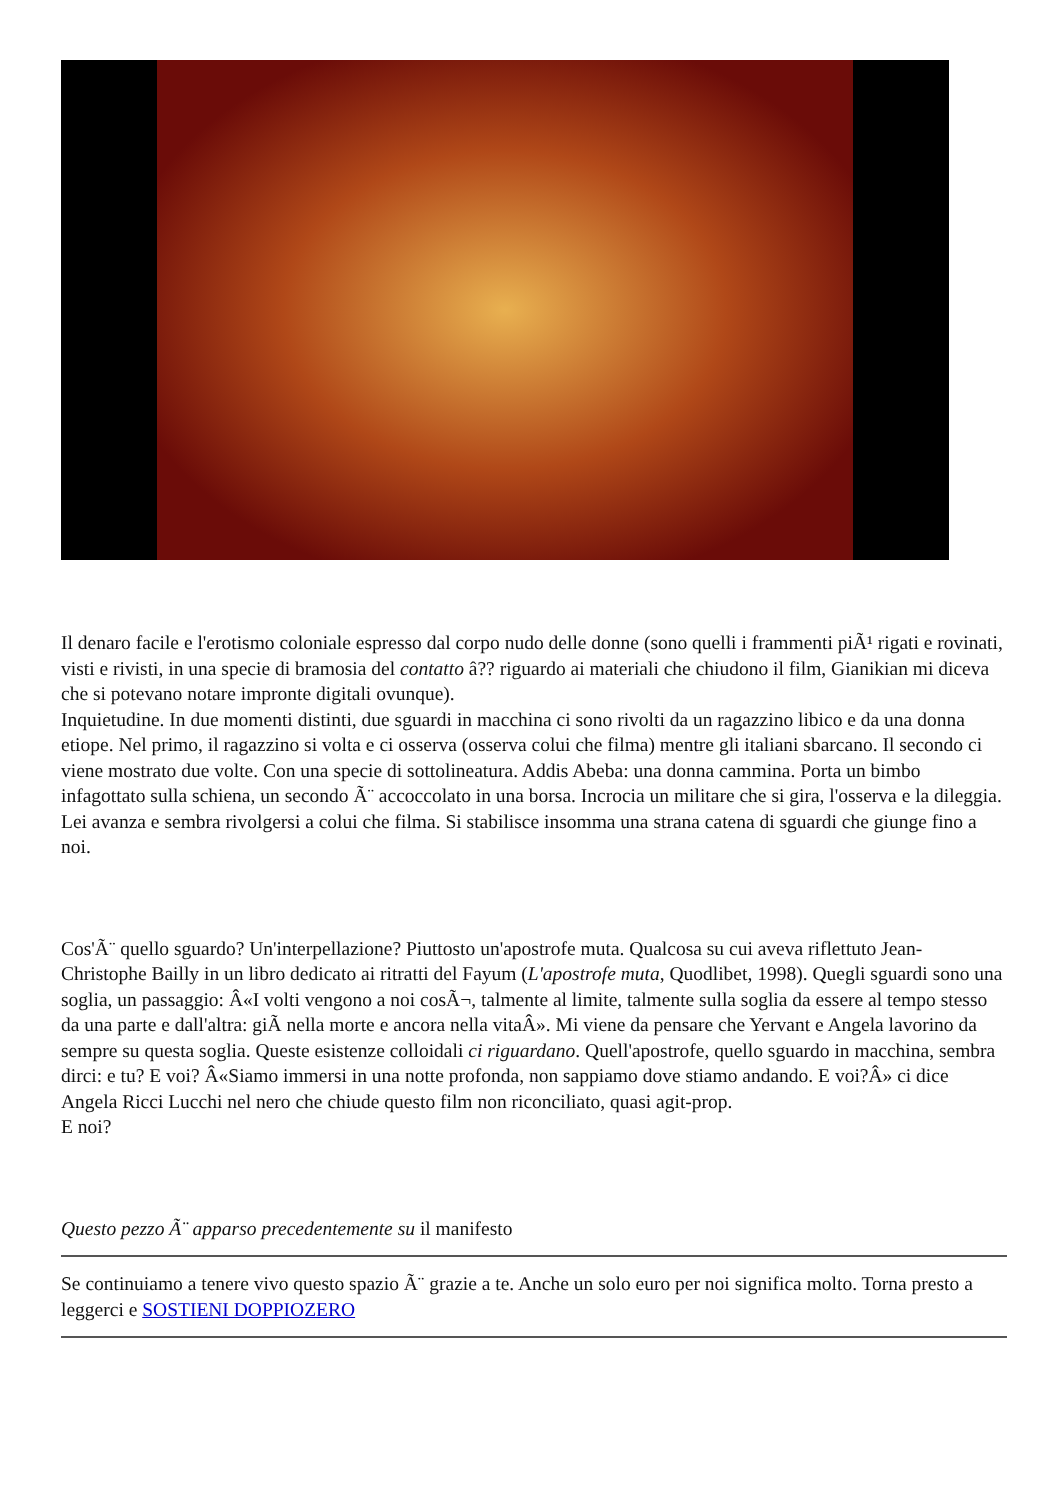Il denaro facile e l'erotismo coloniale espresso dal corpo nudo delle donne (sono quelli i frammenti piÃ¹ rigati e rovinati, visti e rivisti, in una specie di bramosia del contatto â?? riguardo ai materiali che chiudono il film, Gianikian mi diceva che si potevano notare impronte digitali ovunque).
Inquietudine. In due momenti distinti, due sguardi in macchina ci sono rivolti da un ragazzino libico e da una donna etiope. Nel primo, il ragazzino si volta e ci osserva (osserva colui che filma) mentre gli italiani sbarcano. Il secondo ci viene mostrato due volte. Con una specie di sottolineatura. Addis Abeba: una donna cammina. Porta un bimbo infagottato sulla schiena, un secondo Ã¨ accoccolato in una borsa. Incrocia un militare che si gira, l'osserva e la dileggia. Lei avanza e sembra rivolgersi a colui che filma. Si stabilisce insomma una strana catena di sguardi che giunge fino a noi.
Cos'Ã¨ quello sguardo? Un'interpellazione? Piuttosto un'apostrofe muta. Qualcosa su cui aveva riflettuto Jean-Christophe Bailly in un libro dedicato ai ritratti del Fayum (L'apostrofe muta, Quodlibet, 1998). Quegli sguardi sono una soglia, un passaggio: Â«I volti vengono a noi cosÃ¬, talmente al limite, talmente sulla soglia da essere al tempo stesso da una parte e dall'altra: giÃ nella morte e ancora nella vitaÂ». Mi viene da pensare che Yervant e Angela lavorino da sempre su questa soglia. Queste esistenze colloidali ci riguardano. Quell'apostrofe, quello sguardo in macchina, sembra dirci: e tu? E voi? Â«Siamo immersi in una notte profonda, non sappiamo dove stiamo andando. E voi?Â» ci dice Angela Ricci Lucchi nel nero che chiude questo film non riconciliato, quasi agit-prop.
E noi?
Questo pezzo Ã¨ apparso precedentemente su il manifesto
Se continuiamo a tenere vivo questo spazio Ã¨ grazie a te. Anche un solo euro per noi significa molto. Torna presto a leggerci e SOSTIENI DOPPIOZERO